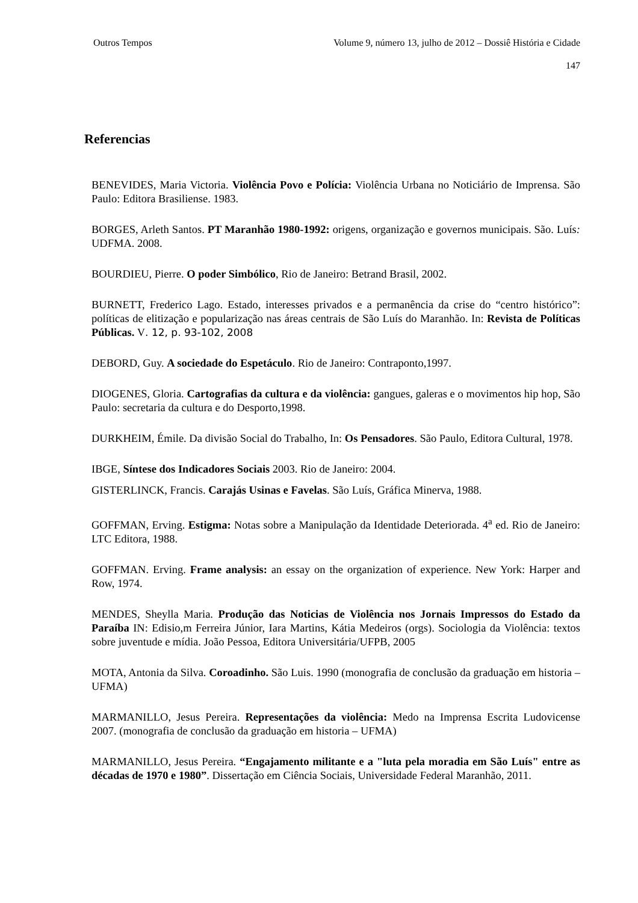Outros Tempos Volume 9, número 13, julho de 2012 – Dossiê História e Cidade
147
Referencias
BENEVIDES, Maria Victoria. Violência Povo e Polícia: Violência Urbana no Noticiário de Imprensa. São Paulo: Editora Brasiliense. 1983.
BORGES, Arleth Santos. PT Maranhão 1980-1992: origens, organização e governos municipais. São. Luís: UDFMA. 2008.
BOURDIEU, Pierre. O poder Simbólico, Rio de Janeiro: Betrand Brasil, 2002.
BURNETT, Frederico Lago. Estado, interesses privados e a permanência da crise do “centro histórico”: políticas de elitização e popularização nas áreas centrais de São Luís do Maranhão. In: Revista de Políticas Públicas. V. 12, p. 93-102, 2008
DEBORD, Guy. A sociedade do Espetáculo. Rio de Janeiro: Contraponto,1997.
DIOGENES, Gloria. Cartografias da cultura e da violência: gangues, galeras e o movimentos hip hop, São Paulo: secretaria da cultura e do Desporto,1998.
DURKHEIM, Émile. Da divisão Social do Trabalho, In: Os Pensadores. São Paulo, Editora Cultural, 1978.
IBGE, Síntese dos Indicadores Sociais 2003. Rio de Janeiro: 2004.
GISTERLINCK, Francis. Carajás Usinas e Favelas. São Luís, Gráfica Minerva, 1988.
GOFFMAN, Erving. Estigma: Notas sobre a Manipulação da Identidade Deteriorada. 4<sup>a</sup> ed. Rio de Janeiro: LTC Editora, 1988.
GOFFMAN. Erving. Frame analysis: an essay on the organization of experience. New York: Harper and Row, 1974.
MENDES, Sheylla Maria. Produção das Noticias de Violência nos Jornais Impressos do Estado da Paraíba IN: Edisio,m Ferreira Júnior, Iara Martins, Kátia Medeiros (orgs). Sociologia da Violência: textos sobre juventude e mídia. João Pessoa, Editora Universitária/UFPB, 2005
MOTA, Antonia da Silva. Coroadinho. São Luis. 1990 (monografia de conclusão da graduação em historia – UFMA)
MARMANILLO, Jesus Pereira. Representações da violência: Medo na Imprensa Escrita Ludovicense 2007. (monografia de conclusão da graduação em historia – UFMA)
MARMANILLO, Jesus Pereira. “Engajamento militante e a "luta pela moradia em São Luís" entre as décadas de 1970 e 1980”. Dissertação em Ciência Sociais, Universidade Federal Maranhão, 2011.